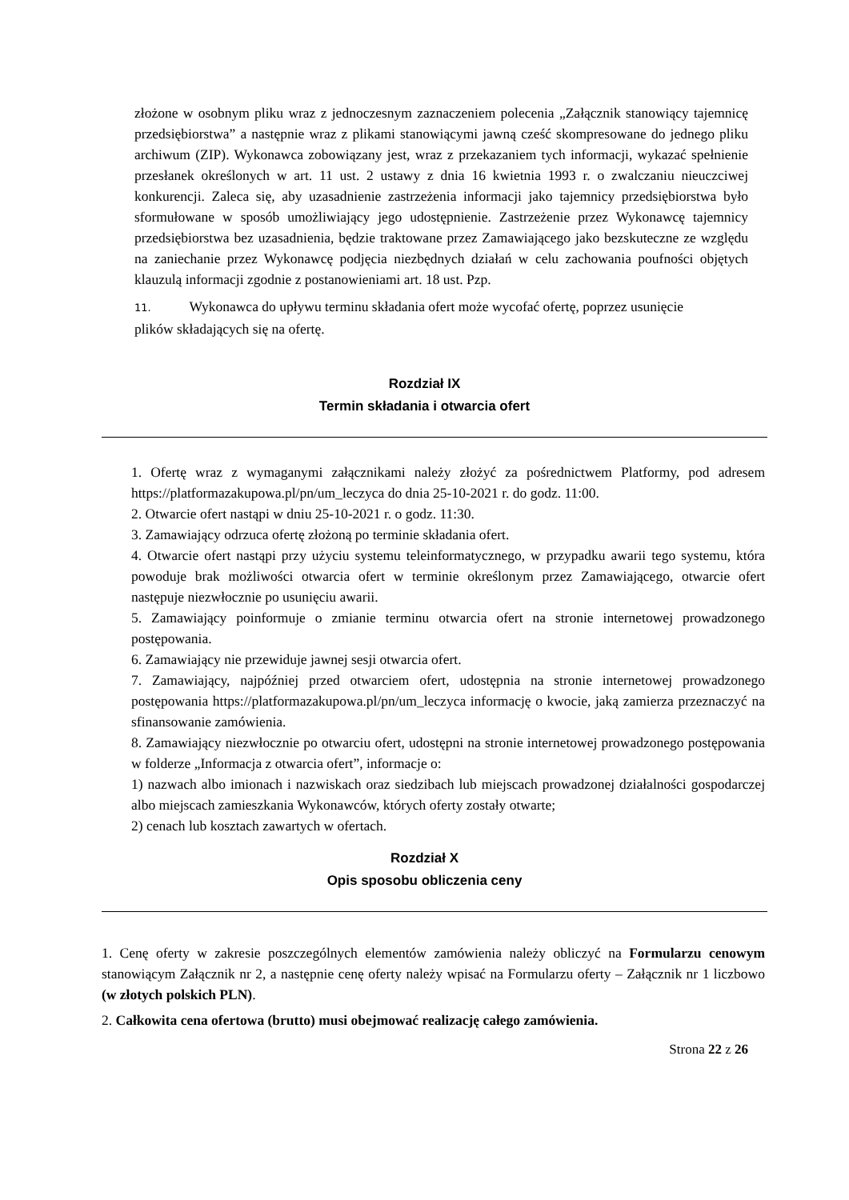złożone w osobnym pliku wraz z jednoczesnym zaznaczeniem polecenia „Załącznik stanowiący tajemnicę przedsiębiorstwa” a następnie wraz z plikami stanowiącymi jawną cześć skompresowane do jednego pliku archiwum (ZIP). Wykonawca zobowiązany jest, wraz z przekazaniem tych informacji, wykazać spełnienie przesłanek określonych w art. 11 ust. 2 ustawy z dnia 16 kwietnia 1993 r. o zwalczaniu nieuczciwej konkurencji. Zaleca się, aby uzasadnienie zastrzeżenia informacji jako tajemnicy przedsiębiorstwa było sformułowane w sposób umożliwiający jego udostępnienie. Zastrzeżenie przez Wykonawcę tajemnicy przedsiębiorstwa bez uzasadnienia, będzie traktowane przez Zamawiającego jako bezskuteczne ze względu na zaniechanie przez Wykonawcę podjęcia niezbędnych działań w celu zachowania poufności objętych klauzulą informacji zgodnie z postanowieniami art. 18 ust. Pzp.
11. Wykonawca do upływu terminu składania ofert może wycofać ofertę, poprzez usunięcie plików składających się na ofertę.
Rozdział IX
Termin składania i otwarcia ofert
1. Ofertę wraz z wymaganymi załącznikami należy złożyć za pośrednictwem Platformy, pod adresem https://platformazakupowa.pl/pn/um_leczyca do dnia 25-10-2021 r. do godz. 11:00.
2. Otwarcie ofert nastąpi w dniu 25-10-2021 r. o godz. 11:30.
3. Zamawiający odrzuca ofertę złożoną po terminie składania ofert.
4. Otwarcie ofert nastąpi przy użyciu systemu teleinformatycznego, w przypadku awarii tego systemu, która powoduje brak możliwości otwarcia ofert w terminie określonym przez Zamawiającego, otwarcie ofert następuje niezwłocznie po usunięciu awarii.
5. Zamawiający poinformuje o zmianie terminu otwarcia ofert na stronie internetowej prowadzonego postępowania.
6. Zamawiający nie przewiduje jawnej sesji otwarcia ofert.
7. Zamawiający, najpóźniej przed otwarciem ofert, udostępnia na stronie internetowej prowadzonego postępowania https://platformazakupowa.pl/pn/um_leczyca informację o kwocie, jaką zamierza przeznaczyć na sfinansowanie zamówienia.
8. Zamawiający niezwłocznie po otwarciu ofert, udostępni na stronie internetowej prowadzonego postępowania w folderze „Informacja z otwarcia ofert”, informacje o:
1) nazwach albo imionach i nazwiskach oraz siedzibach lub miejscach prowadzonej działalności gospodarczej albo miejscach zamieszkania Wykonawców, których oferty zostały otwarte;
2) cenach lub kosztach zawartych w ofertach.
Rozdział X
Opis sposobu obliczenia ceny
1. Cenę oferty w zakresie poszczególnych elementów zamówienia należy obliczyć na Formularzu cenowym stanowiącym Załącznik nr 2, a następnie cenę oferty należy wpisać na Formularzu oferty – Załącznik nr 1 liczbowo (w złotych polskich PLN).
2. Całkowita cena ofertowa (brutto) musi obejmować realizację całego zamówienia.
Strona 22 z 26